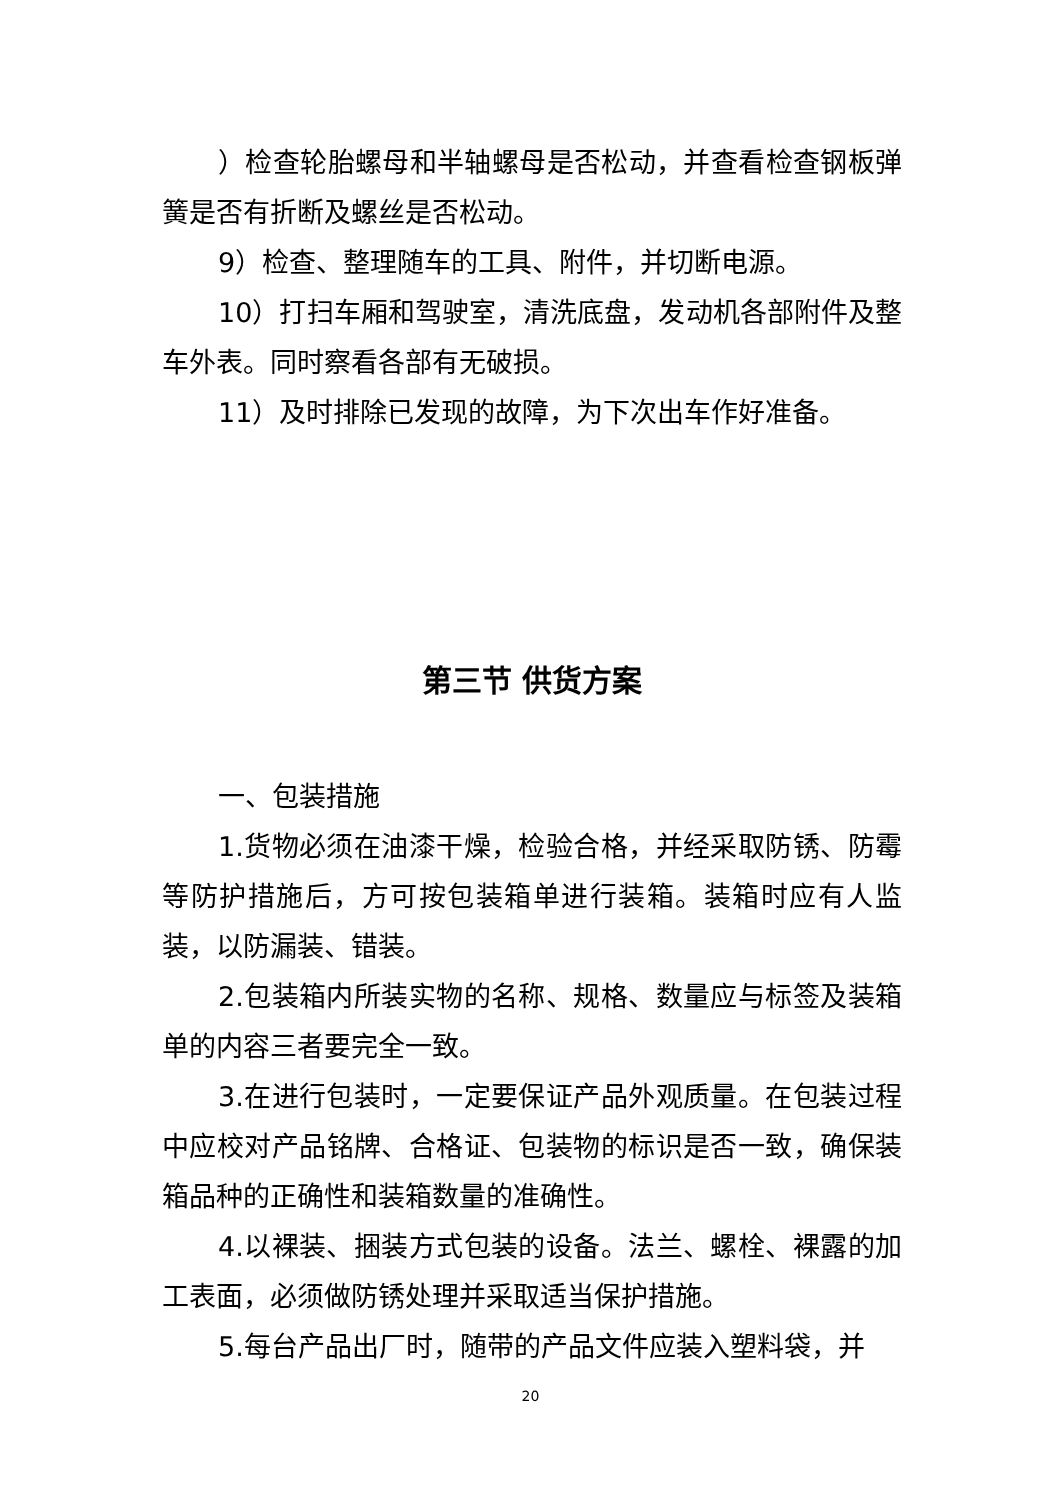）检查轮胎螺母和半轴螺母是否松动，并查看检查钢板弹簧是否有折断及螺丝是否松动。
9）检查、整理随车的工具、附件，并切断电源。
10）打扫车厢和驾驶室，清洗底盘，发动机各部附件及整车外表。同时察看各部有无破损。
11）及时排除已发现的故障，为下次出车作好准备。
第三节 供货方案
一、包装措施
1.货物必须在油漆干燥，检验合格，并经采取防锈、防霉等防护措施后，方可按包装箱单进行装箱。装箱时应有人监装，以防漏装、错装。
2.包装箱内所装实物的名称、规格、数量应与标签及装箱单的内容三者要完全一致。
3.在进行包装时，一定要保证产品外观质量。在包装过程中应校对产品铭牌、合格证、包装物的标识是否一致，确保装箱品种的正确性和装箱数量的准确性。
4.以裸装、捆装方式包装的设备。法兰、螺栓、裸露的加工表面，必须做防锈处理并采取适当保护措施。
5.每台产品出厂时，随带的产品文件应装入塑料袋，并
20